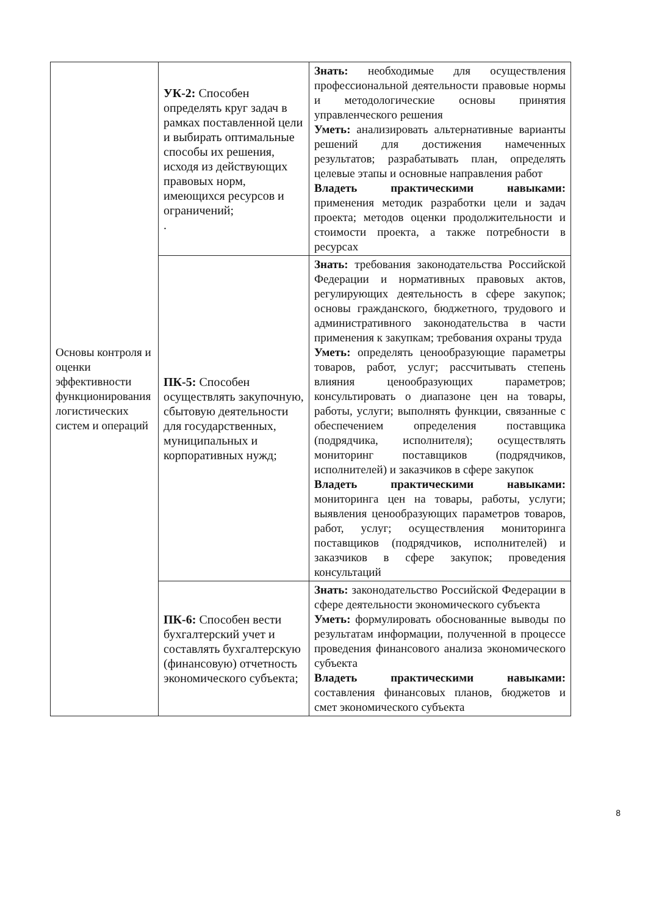| Основы контроля и оценки эффективности функционирования логистических систем и операций | УК-2: Способен определять круг задач в рамках поставленной цели и выбирать оптимальные способы их решения, исходя из действующих правовых норм, имеющихся ресурсов и ограничений; . | Знать: необходимые для осуществления профессиональной деятельности правовые нормы и методологические основы принятия управленческого решения Уметь: анализировать альтернативные варианты решений для достижения намеченных результатов; разрабатывать план, определять целевые этапы и основные направления работ Владеть практическими навыками: применения методик разработки цели и задач проекта; методов оценки продолжительности и стоимости проекта, а также потребности в ресурсах |
| | ПК-5: Способен осуществлять закупочную, сбытовую деятельности для государственных, муниципальных и корпоративных нужд; | Знать: требования законодательства Российской Федерации и нормативных правовых актов, регулирующих деятельность в сфере закупок; основы гражданского, бюджетного, трудового и административного законодательства в части применения к закупкам; требования охраны труда Уметь: определять ценообразующие параметры товаров, работ, услуг; рассчитывать степень влияния ценообразующих параметров; консультировать о диапазоне цен на товары, работы, услуги; выполнять функции, связанные с обеспечением определения поставщика (подрядчика, исполнителя); осуществлять мониторинг поставщиков (подрядчиков, исполнителей) и заказчиков в сфере закупок Владеть практическими навыками: мониторинга цен на товары, работы, услуги; выявления ценообразующих параметров товаров, работ, услуг; осуществления мониторинга поставщиков (подрядчиков, исполнителей) и заказчиков в сфере закупок; проведения консультаций |
| | ПК-6: Способен вести бухгалтерский учет и составлять бухгалтерскую (финансовую) отчетность экономического субъекта; | Знать: законодательство Российской Федерации в сфере деятельности экономического субъекта Уметь: формулировать обоснованные выводы по результатам информации, полученной в процессе проведения финансового анализа экономического субъекта Владеть практическими навыками: составления финансовых планов, бюджетов и смет экономического субъекта |
8